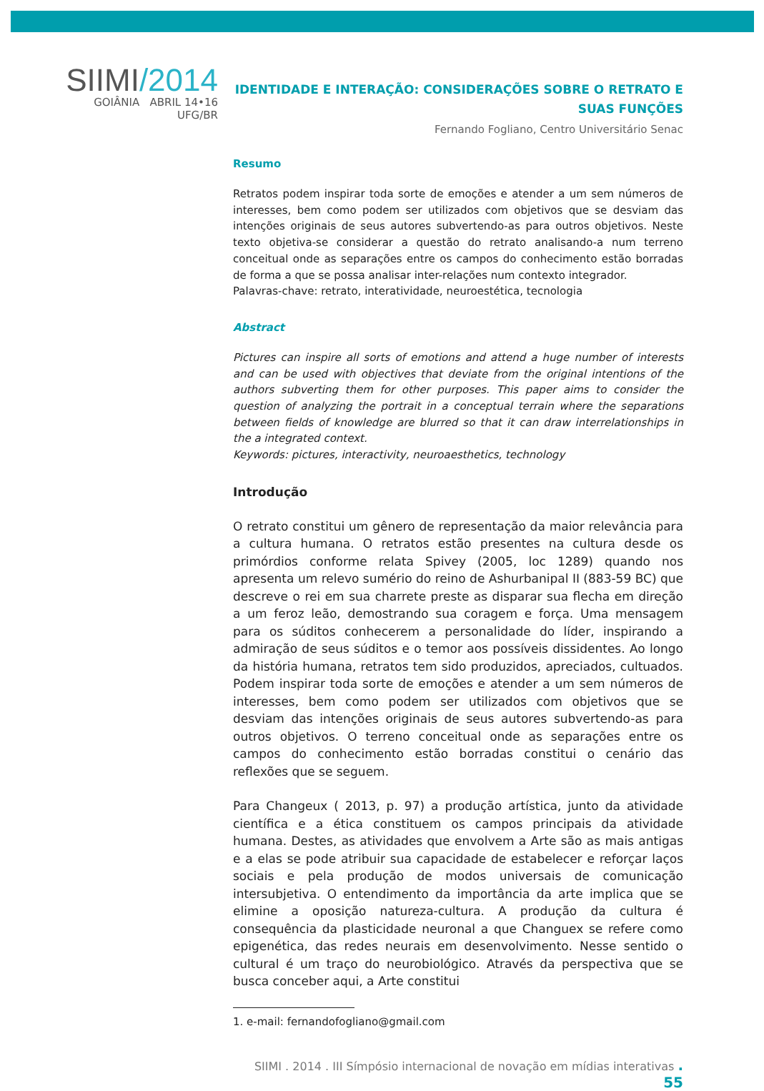SIIMI/2014
GOIÂNIA ABRIL 14•16 UFG/BR
IDENTIDADE E INTERAÇÃO: CONSIDERAÇÕES SOBRE O RETRATO E SUAS FUNÇÕES
Fernando Fogliano, Centro Universitário Senac
Resumo
Retratos podem inspirar toda sorte de emoções e atender a um sem números de interesses, bem como podem ser utilizados com objetivos que se desviam das intenções originais de seus autores subvertendo-as para outros objetivos. Neste texto objetiva-se considerar a questão do retrato analisando-a num terreno conceitual onde as separações entre os campos do conhecimento estão borradas de forma a que se possa analisar inter-relações num contexto integrador.
Palavras-chave: retrato, interatividade, neuroestética, tecnologia
Abstract
Pictures can inspire all sorts of emotions and attend a huge number of interests and can be used with objectives that deviate from the original intentions of the authors subverting them for other purposes. This paper aims to consider the question of analyzing the portrait in a conceptual terrain where the separations between fields of knowledge are blurred so that it can draw interrelationships in the a integrated context.
Keywords: pictures, interactivity, neuroaesthetics, technology
Introdução
O retrato constitui um gênero de representação da maior relevância para a cultura humana. O retratos estão presentes na cultura desde os primórdios conforme relata Spivey (2005, loc 1289) quando nos apresenta um relevo sumério do reino de Ashurbanipal II (883-59 BC) que descreve o rei em sua charrete preste as disparar sua flecha em direção a um feroz leão, demostrando sua coragem e força. Uma mensagem para os súditos conhecerem a personalidade do líder, inspirando a admiração de seus súditos e o temor aos possíveis dissidentes. Ao longo da história humana, retratos tem sido produzidos, apreciados, cultuados. Podem inspirar toda sorte de emoções e atender a um sem números de interesses, bem como podem ser utilizados com objetivos que se desviam das intenções originais de seus autores subvertendo-as para outros objetivos. O terreno conceitual onde as separações entre os campos do conhecimento estão borradas constitui o cenário das reflexões que se seguem.
Para Changeux ( 2013, p. 97) a produção artística, junto da atividade científica e a ética constituem os campos principais da atividade humana. Destes, as atividades que envolvem a Arte são as mais antigas e a elas se pode atribuir sua capacidade de estabelecer e reforçar laços sociais e pela produção de modos universais de comunicação intersubjetiva. O entendimento da importância da arte implica que se elimine a oposição natureza-cultura. A produção da cultura é consequência da plasticidade neuronal a que Changuex se refere como epigenética, das redes neurais em desenvolvimento. Nesse sentido o cultural é um traço do neurobiológico. Através da perspectiva que se busca conceber aqui, a Arte constitui
1. e-mail: fernandofogliano@gmail.com
SIIMI . 2014 . III Símpósio internacional de novação em mídias interativas . 55